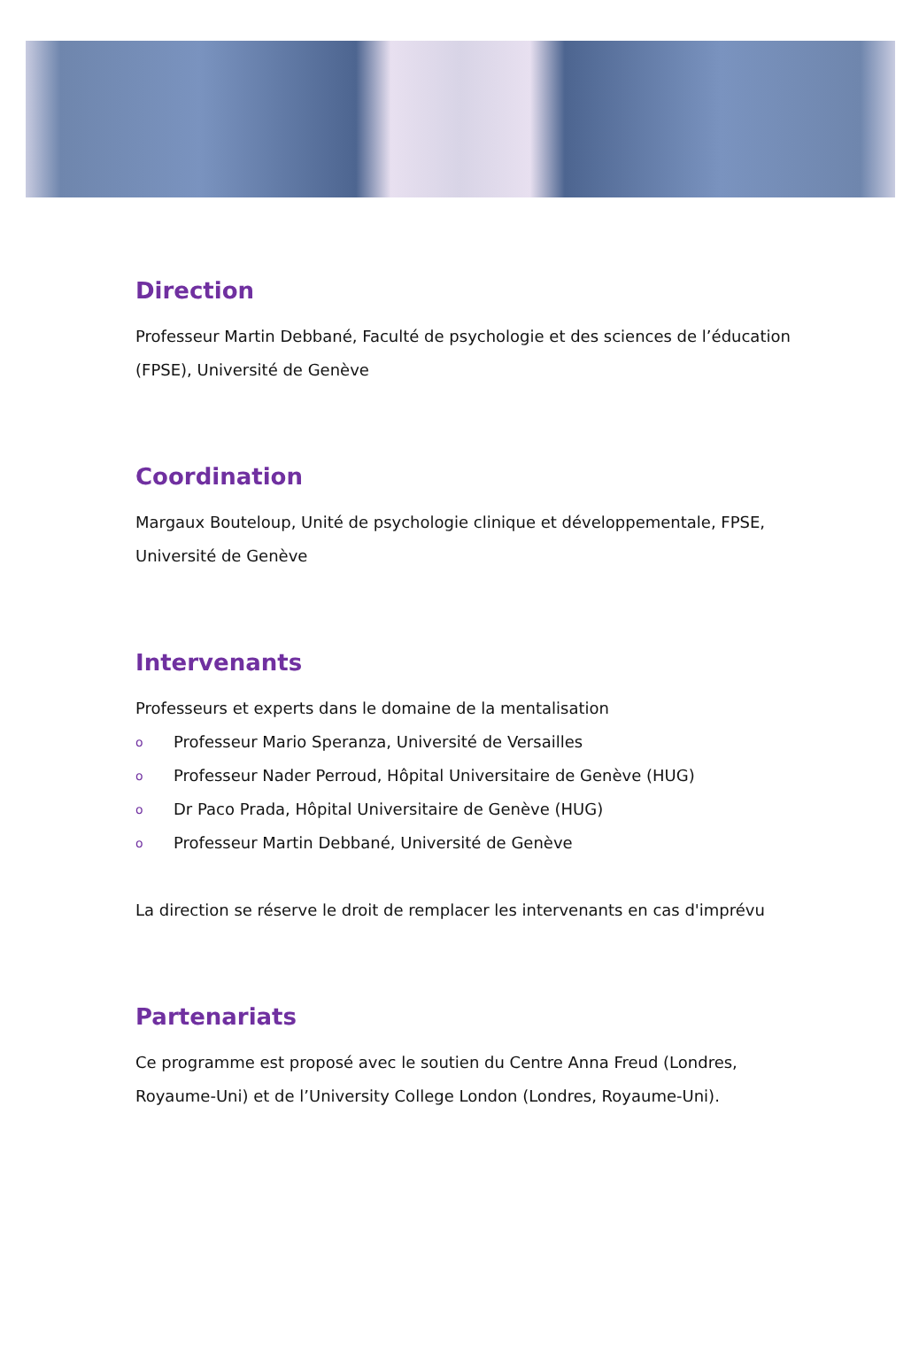Direction
Professeur Martin Debbané, Faculté de psychologie et des sciences de l’éducation (FPSE), Université de Genève
Coordination
Margaux Bouteloup, Unité de psychologie clinique et développementale, FPSE, Université de Genève
Intervenants
Professeurs et experts dans le domaine de la mentalisation
o Professeur Mario Speranza, Université de Versailles
o Professeur Nader Perroud, Hôpital Universitaire de Genève (HUG)
o Dr Paco Prada, Hôpital Universitaire de Genève (HUG)
o Professeur Martin Debbané, Université de Genève
La direction se réserve le droit de remplacer les intervenants en cas d'imprévu
Partenariats
Ce programme est proposé avec le soutien du Centre Anna Freud (Londres, Royaume-Uni) et de l’University College London (Londres, Royaume-Uni).